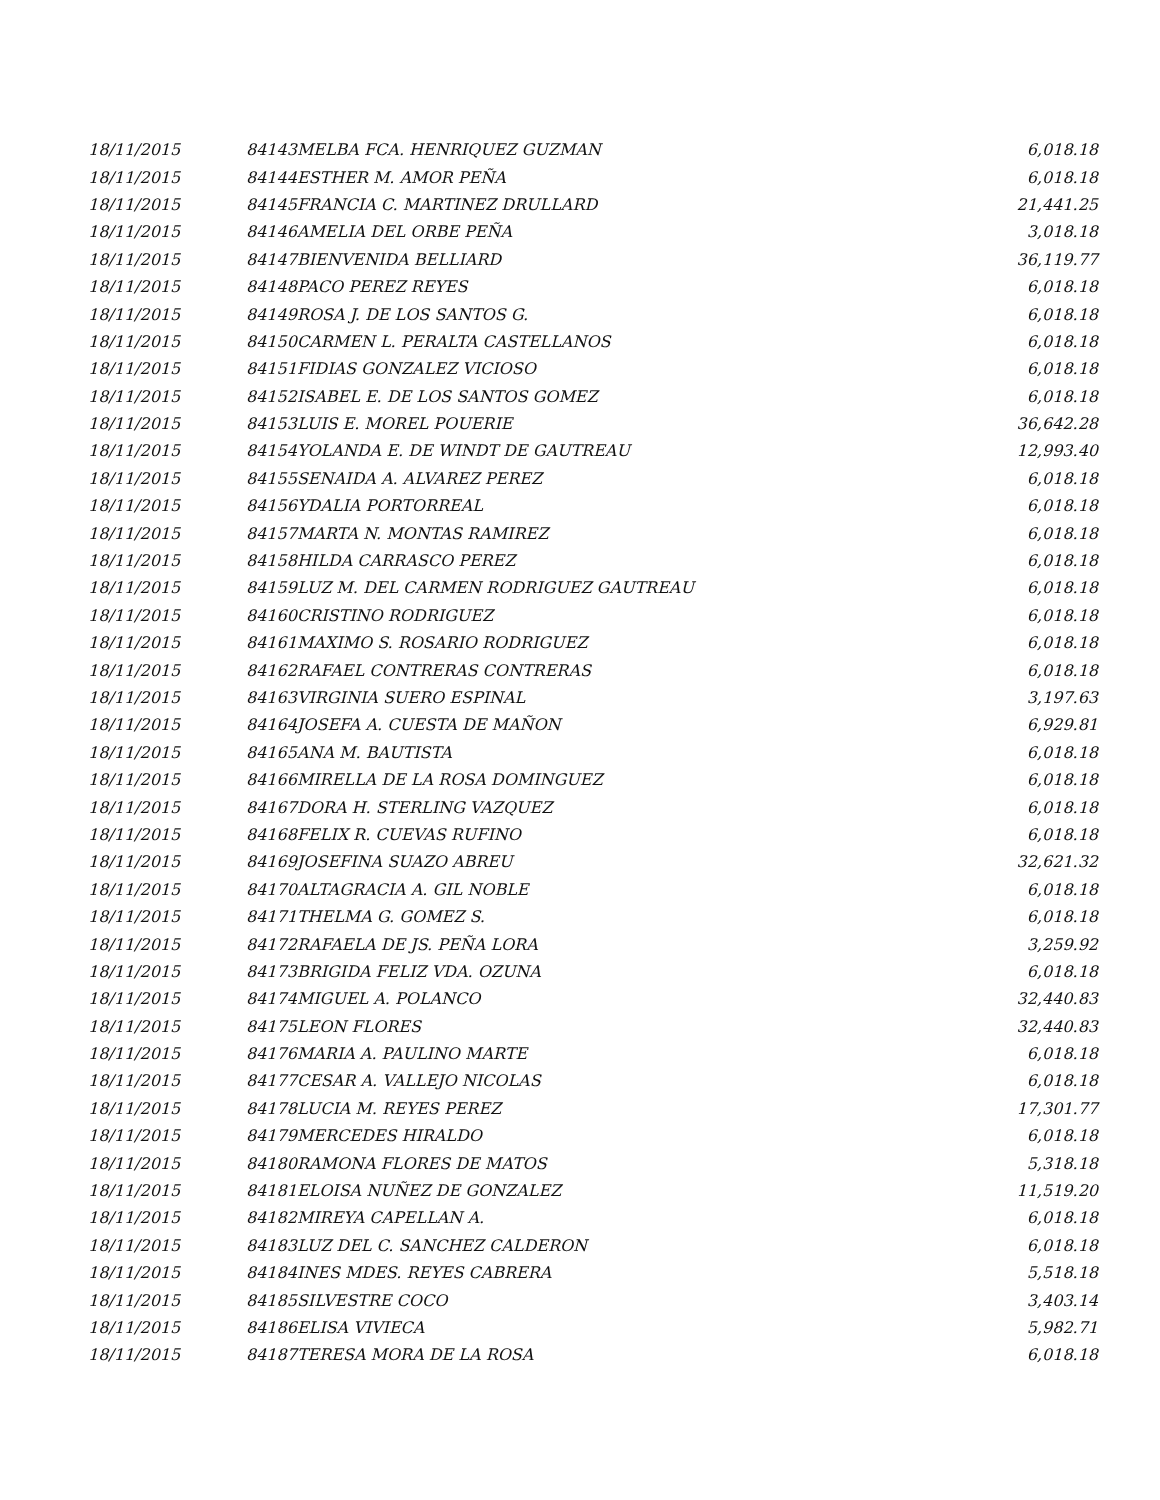| 18/11/2015 | 84143 | MELBA FCA. HENRIQUEZ GUZMAN | 6,018.18 |
| 18/11/2015 | 84144 | ESTHER M. AMOR PEÑA | 6,018.18 |
| 18/11/2015 | 84145 | FRANCIA C. MARTINEZ DRULLARD | 21,441.25 |
| 18/11/2015 | 84146 | AMELIA DEL ORBE PEÑA | 3,018.18 |
| 18/11/2015 | 84147 | BIENVENIDA BELLIARD | 36,119.77 |
| 18/11/2015 | 84148 | PACO PEREZ REYES | 6,018.18 |
| 18/11/2015 | 84149 | ROSA J. DE LOS SANTOS G. | 6,018.18 |
| 18/11/2015 | 84150 | CARMEN L. PERALTA CASTELLANOS | 6,018.18 |
| 18/11/2015 | 84151 | FIDIAS GONZALEZ VICIOSO | 6,018.18 |
| 18/11/2015 | 84152 | ISABEL E. DE LOS SANTOS GOMEZ | 6,018.18 |
| 18/11/2015 | 84153 | LUIS E. MOREL POUERIE | 36,642.28 |
| 18/11/2015 | 84154 | YOLANDA E. DE WINDT DE GAUTREAU | 12,993.40 |
| 18/11/2015 | 84155 | SENAIDA A. ALVAREZ PEREZ | 6,018.18 |
| 18/11/2015 | 84156 | YDALIA PORTORREAL | 6,018.18 |
| 18/11/2015 | 84157 | MARTA N. MONTAS RAMIREZ | 6,018.18 |
| 18/11/2015 | 84158 | HILDA CARRASCO PEREZ | 6,018.18 |
| 18/11/2015 | 84159 | LUZ M. DEL CARMEN RODRIGUEZ GAUTREAU | 6,018.18 |
| 18/11/2015 | 84160 | CRISTINO RODRIGUEZ | 6,018.18 |
| 18/11/2015 | 84161 | MAXIMO S. ROSARIO RODRIGUEZ | 6,018.18 |
| 18/11/2015 | 84162 | RAFAEL CONTRERAS CONTRERAS | 6,018.18 |
| 18/11/2015 | 84163 | VIRGINIA SUERO ESPINAL | 3,197.63 |
| 18/11/2015 | 84164 | JOSEFA A. CUESTA DE MAÑON | 6,929.81 |
| 18/11/2015 | 84165 | ANA M. BAUTISTA | 6,018.18 |
| 18/11/2015 | 84166 | MIRELLA DE LA ROSA DOMINGUEZ | 6,018.18 |
| 18/11/2015 | 84167 | DORA H. STERLING VAZQUEZ | 6,018.18 |
| 18/11/2015 | 84168 | FELIX R. CUEVAS RUFINO | 6,018.18 |
| 18/11/2015 | 84169 | JOSEFINA SUAZO ABREU | 32,621.32 |
| 18/11/2015 | 84170 | ALTAGRACIA A. GIL NOBLE | 6,018.18 |
| 18/11/2015 | 84171 | THELMA G. GOMEZ S. | 6,018.18 |
| 18/11/2015 | 84172 | RAFAELA DE JS. PEÑA LORA | 3,259.92 |
| 18/11/2015 | 84173 | BRIGIDA FELIZ VDA. OZUNA | 6,018.18 |
| 18/11/2015 | 84174 | MIGUEL A. POLANCO | 32,440.83 |
| 18/11/2015 | 84175 | LEON FLORES | 32,440.83 |
| 18/11/2015 | 84176 | MARIA A. PAULINO MARTE | 6,018.18 |
| 18/11/2015 | 84177 | CESAR A. VALLEJO NICOLAS | 6,018.18 |
| 18/11/2015 | 84178 | LUCIA M. REYES PEREZ | 17,301.77 |
| 18/11/2015 | 84179 | MERCEDES HIRALDO | 6,018.18 |
| 18/11/2015 | 84180 | RAMONA FLORES DE MATOS | 5,318.18 |
| 18/11/2015 | 84181 | ELOISA NUÑEZ DE GONZALEZ | 11,519.20 |
| 18/11/2015 | 84182 | MIREYA CAPELLAN A. | 6,018.18 |
| 18/11/2015 | 84183 | LUZ DEL C. SANCHEZ CALDERON | 6,018.18 |
| 18/11/2015 | 84184 | INES MDES. REYES CABRERA | 5,518.18 |
| 18/11/2015 | 84185 | SILVESTRE COCO | 3,403.14 |
| 18/11/2015 | 84186 | ELISA VIVIECA | 5,982.71 |
| 18/11/2015 | 84187 | TERESA MORA DE LA ROSA | 6,018.18 |